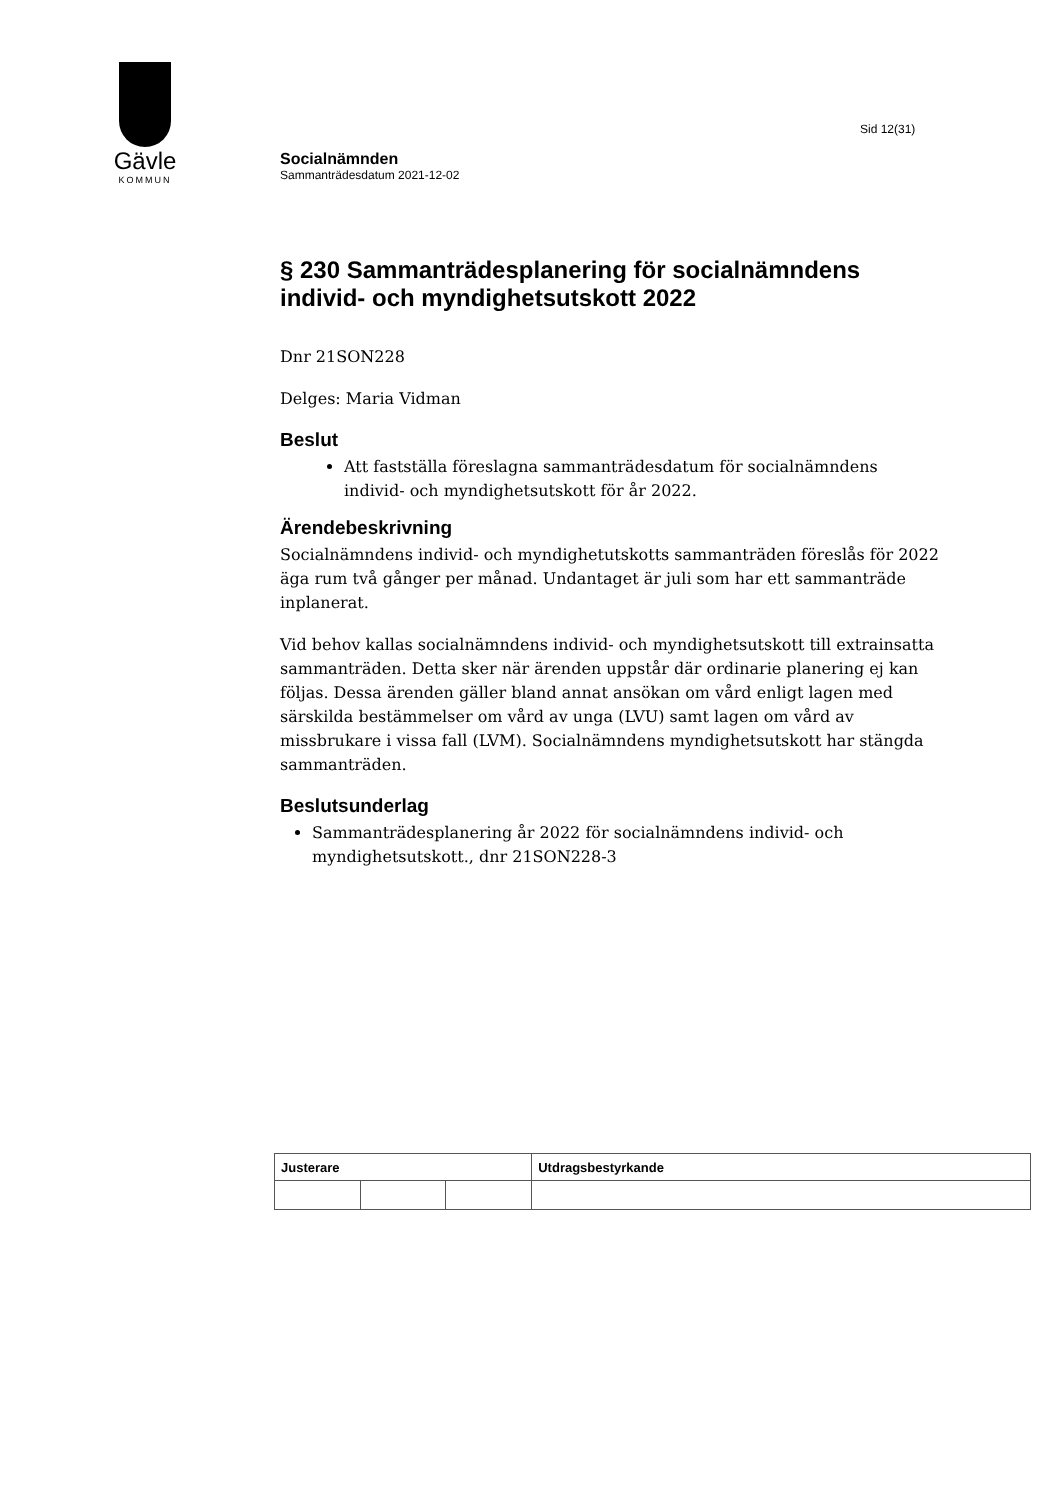Gävle
KOMMUN
Sid 12(31)
Socialnämnden
Sammanträdesdatum 2021-12-02
§ 230 Sammanträdesplanering för socialnämndens individ- och myndighetsutskott 2022
Dnr 21SON228
Delges: Maria Vidman
Beslut
Att fastställa föreslagna sammanträdesdatum för socialnämndens individ- och myndighetsutskott för år 2022.
Ärendebeskrivning
Socialnämndens individ- och myndighetutskotts sammanträden föreslås för 2022 äga rum två gånger per månad. Undantaget är juli som har ett sammanträde inplanerat.
Vid behov kallas socialnämndens individ- och myndighetsutskott till extrainsatta sammanträden. Detta sker när ärenden uppstår där ordinarie planering ej kan följas. Dessa ärenden gäller bland annat ansökan om vård enligt lagen med särskilda bestämmelser om vård av unga (LVU) samt lagen om vård av missbrukare i vissa fall (LVM). Socialnämndens myndighetsutskott har stängda sammanträden.
Beslutsunderlag
Sammanträdesplanering år 2022 för socialnämndens individ- och myndighetsutskott., dnr 21SON228-3
| Justerare | | | Utdragsbestyrkande |
| --- | --- | --- | --- |